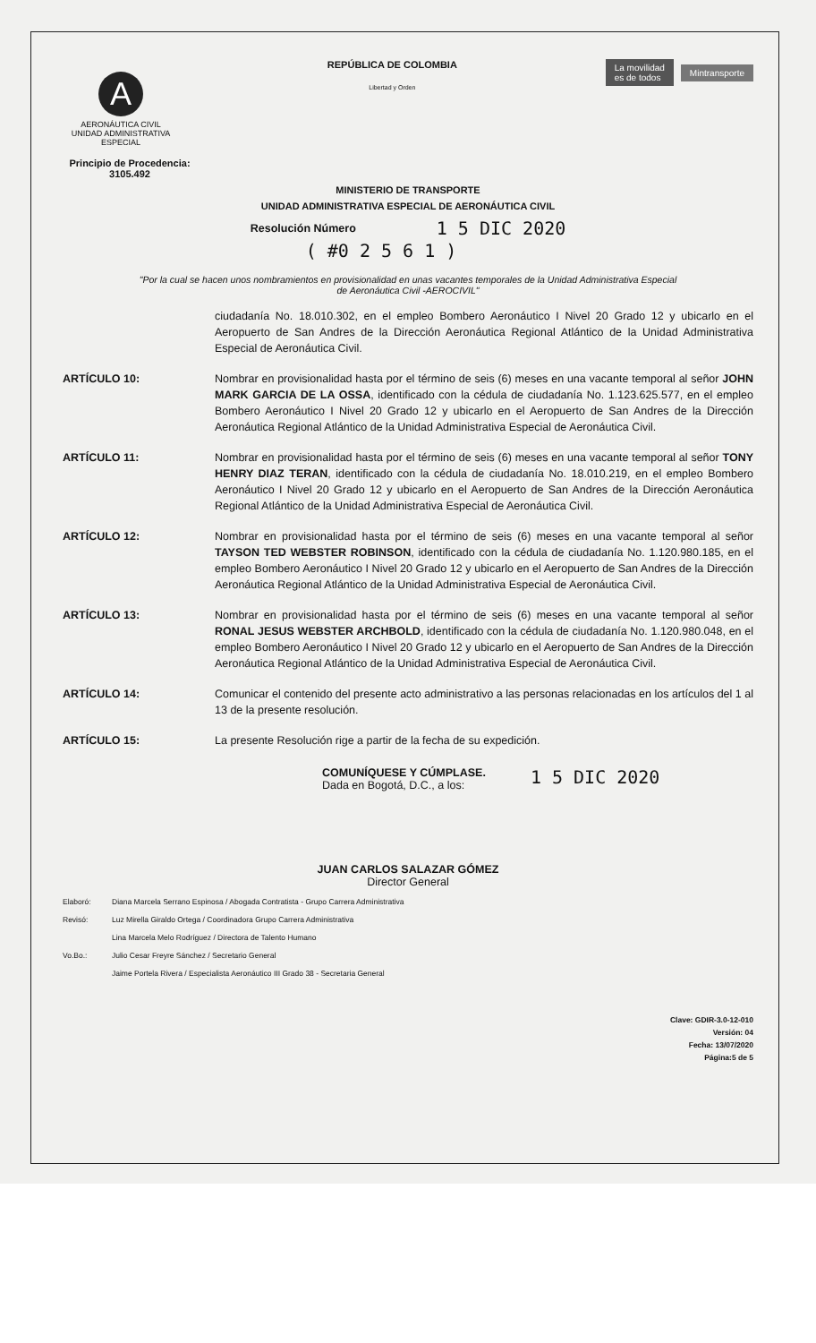A
AERONÁUTICA CIVIL
UNIDAD ADMINISTRATIVA ESPECIAL
REPÚBLICA DE COLOMBIA
Libertad y Orden
La movilidad
es de todos
Mintransporte
Principio de Procedencia:
3105.492
MINISTERIO DE TRANSPORTE
UNIDAD ADMINISTRATIVA ESPECIAL DE AERONÁUTICA CIVIL
Resolución Número
1 5 DIC 2020
( #0 2 5 6 1 )
"Por la cual se hacen unos nombramientos en provisionalidad en unas vacantes temporales de la Unidad Administrativa Especial
de Aeronáutica Civil -AEROCIVIL"
ciudadanía No. 18.010.302, en el empleo Bombero Aeronáutico I Nivel 20 Grado 12 y ubicarlo en el Aeropuerto de San Andres de la Dirección Aeronáutica Regional Atlántico de la Unidad Administrativa Especial de Aeronáutica Civil.
ARTÍCULO 10: Nombrar en provisionalidad hasta por el término de seis (6) meses en una vacante temporal al señor JOHN MARK GARCIA DE LA OSSA, identificado con la cédula de ciudadanía No. 1.123.625.577, en el empleo Bombero Aeronáutico I Nivel 20 Grado 12 y ubicarlo en el Aeropuerto de San Andres de la Dirección Aeronáutica Regional Atlántico de la Unidad Administrativa Especial de Aeronáutica Civil.
ARTÍCULO 11: Nombrar en provisionalidad hasta por el término de seis (6) meses en una vacante temporal al señor TONY HENRY DIAZ TERAN, identificado con la cédula de ciudadanía No. 18.010.219, en el empleo Bombero Aeronáutico I Nivel 20 Grado 12 y ubicarlo en el Aeropuerto de San Andres de la Dirección Aeronáutica Regional Atlántico de la Unidad Administrativa Especial de Aeronáutica Civil.
ARTÍCULO 12: Nombrar en provisionalidad hasta por el término de seis (6) meses en una vacante temporal al señor TAYSON TED WEBSTER ROBINSON, identificado con la cédula de ciudadanía No. 1.120.980.185, en el empleo Bombero Aeronáutico I Nivel 20 Grado 12 y ubicarlo en el Aeropuerto de San Andres de la Dirección Aeronáutica Regional Atlántico de la Unidad Administrativa Especial de Aeronáutica Civil.
ARTÍCULO 13: Nombrar en provisionalidad hasta por el término de seis (6) meses en una vacante temporal al señor RONAL JESUS WEBSTER ARCHBOLD, identificado con la cédula de ciudadanía No. 1.120.980.048, en el empleo Bombero Aeronáutico I Nivel 20 Grado 12 y ubicarlo en el Aeropuerto de San Andres de la Dirección Aeronáutica Regional Atlántico de la Unidad Administrativa Especial de Aeronáutica Civil.
ARTÍCULO 14: Comunicar el contenido del presente acto administrativo a las personas relacionadas en los artículos del 1 al 13 de la presente resolución.
ARTÍCULO 15: La presente Resolución rige a partir de la fecha de su expedición.
COMUNÍQUESE Y CÚMPLASE.
Dada en Bogotá, D.C., a los:
1 5 DIC 2020
JUAN CARLOS SALAZAR GÓMEZ
Director General
Elaboró: Diana Marcela Serrano Espinosa / Abogada Contratista - Grupo Carrera Administrativa
Revisó: Luz Mirella Giraldo Ortega / Coordinadora Grupo Carrera Administrativa
Lina Marcela Melo Rodríguez / Directora de Talento Humano
Vo.Bo.: Julio Cesar Freyre Sánchez / Secretario General
Jaime Portela Rivera / Especialista Aeronáutico III Grado 38 - Secretaria General
Clave: GDIR-3.0-12-010
Versión: 04
Fecha: 13/07/2020
Página:5 de 5